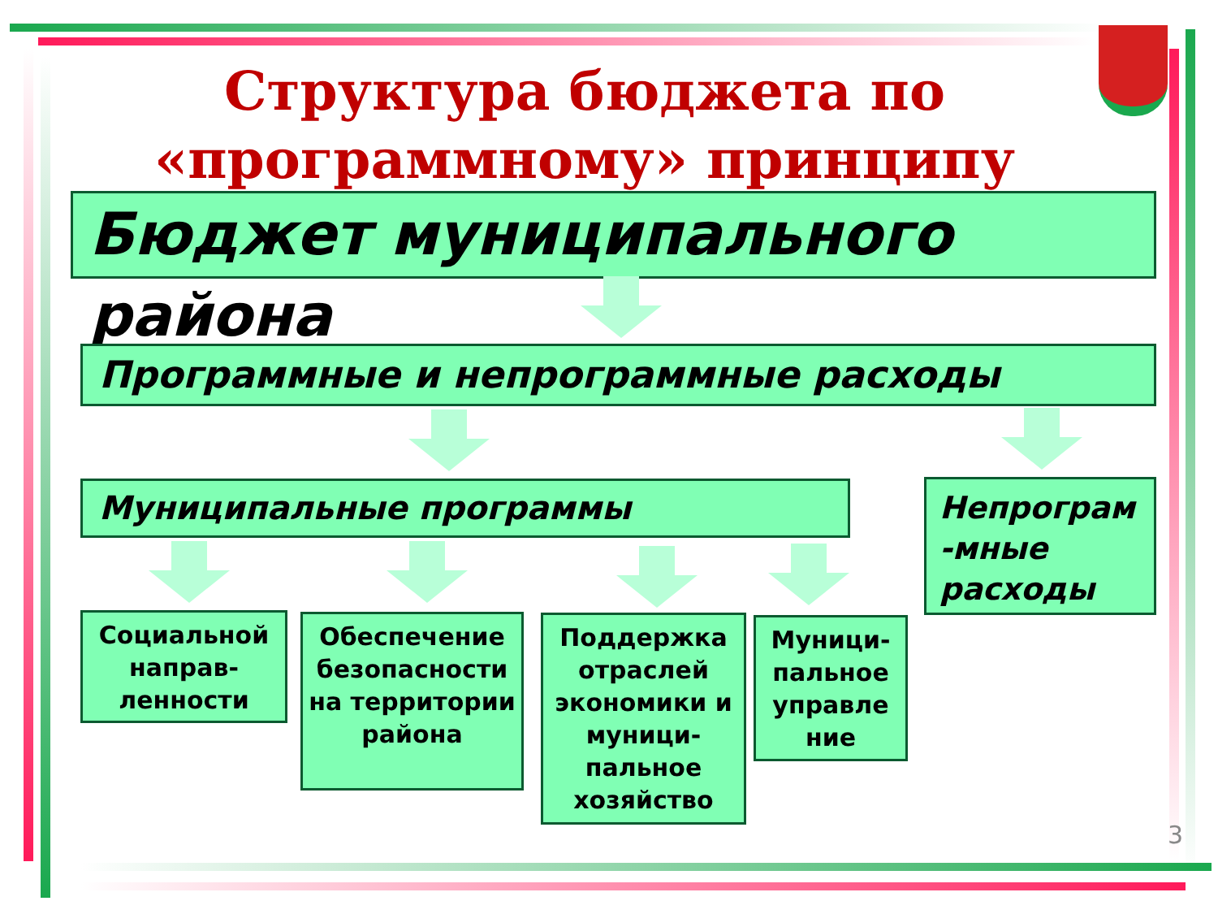Структура бюджета по «программному» принципу
Бюджет муниципального района
Программные и непрограммные расходы
Муниципальные программы
Непрограм -мные расходы
Социальной направ-ленности
Обеспечение безопасности на территории района
Поддержка отраслей экономики и муници-пальное хозяйство
Муници-пальное управле ние
3